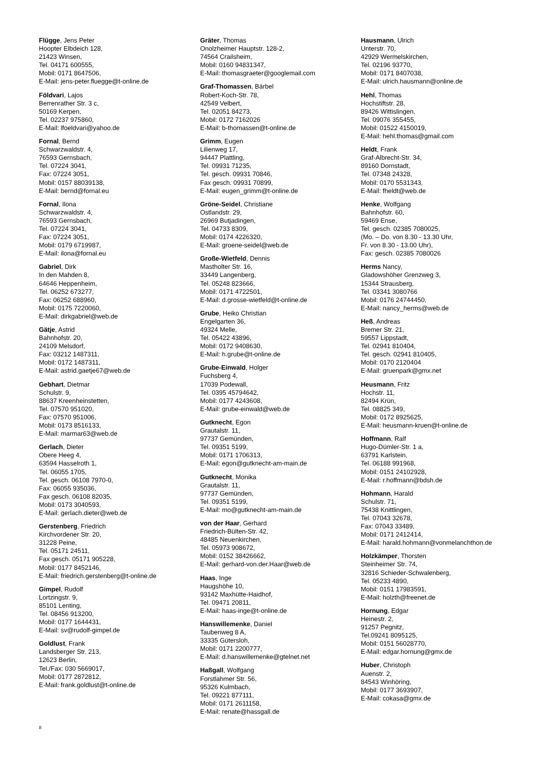Flügge, Jens Peter
Hoopter Elbdeich 128,
21423 Winsen,
Tel. 04171 600555,
Mobil: 0171 8647506,
E-Mail: jens-peter.fluegge@t-online.de
Földvari, Lajos
Berrenrather Str. 3 c,
50169 Kerpen,
Tel. 02237 975860,
E-Mail: lfoeldvari@yahoo.de
Fornal, Bernd
Schwarzwaldstr. 4,
76593 Gernsbach,
Tel. 07224 3041,
Fax: 07224 3051,
Mobil: 0157 88039138,
E-Mail: bernd@fornal.eu
Fornal, Ilona
Schwarzwaldstr. 4,
76593 Gernsbach,
Tel. 07224 3041,
Fax: 07224 3051,
Mobil: 0179 6719987,
E-Mail: ilona@fornal.eu
Gabriel, Dirk
In den Mahden 8,
64646 Heppenheim,
Tel. 06252 673277,
Fax: 06252 688960,
Mobil: 0175 7220060,
E-Mail: dirkgabriel@web.de
Gätje, Astrid
Bahnhofstr. 20,
24109 Melsdorf,
Fax: 03212 1487311,
Mobil: 0172 1487311,
E-Mail: astrid.gaetje67@web.de
Gebhart, Dietmar
Schulstr. 9,
88637 Kreenheinstetten,
Tel. 07570 951020,
Fax: 07570 951006,
Mobil: 0173 8516133,
E-Mail: marmar63@web.de
Gerlach, Dieter
Obere Heeg 4,
63594 Hasselroth 1,
Tel. 06055 1705,
Tel. gesch. 06108 7970-0,
Fax: 06055 935036,
Fax gesch. 06108 82035,
Mobil: 0173 3040593,
E-Mail: gerlach.dieter@web.de
Gerstenberg, Friedrich
Kirchvordener Str. 20,
31228 Peine,
Tel. 05171 24511,
Fax gesch. 05171 905228,
Mobil: 0177 8452146,
E-Mail: friedrich.gerstenberg@t-online.de
Gimpel, Rudolf
Lortzingstr. 9,
85101 Lenting,
Tel. 08456 913200,
Mobil: 0177 1644431,
E-Mail: sv@rudolf-gimpel.de
Goldlust, Frank
Landsberger Str. 213,
12623 Berlin,
Tel./Fax: 030 5669017,
Mobil: 0177 2872812,
E-Mail: frank.goldlust@t-online.de
Gräter, Thomas
Onolzheimer Hauptstr. 128-2,
74564 Crailsheim,
Mobil: 0160 94831347,
E-Mail: thomasgraeter@googlemail.com
Graf-Thomassen, Bärbel
Robert-Koch-Str. 78,
42549 Velbert,
Tel. 02051 84273,
Mobil: 0172 7162026
E-Mail: b-thomassen@t-online.de
Grimm, Eugen
Lilienweg 17,
94447 Plattling,
Tel. 09931 71235,
Tel. gesch. 09931 70846,
Fax gesch. 09931 70899,
E-Mail: eugen_grimm@t-online.de
Gröne-Seidel, Christiane
Ostlandstr. 29,
26969 Butjadingen,
Tel. 04733 8309,
Mobil: 0174 4226320,
E-Mail: groene-seidel@web.de
Große-Wietfeld, Dennis
Mastholter Str. 16,
33449 Langenberg,
Tel. 05248 823666,
Mobil: 0171 4722501,
E-Mail: d.grosse-wietfeld@t-online.de
Grube, Heiko Christian
Engelgarten 36,
49324 Melle,
Tel. 05422 43896,
Mobil: 0172 9408630,
E-Mail: h.grube@t-online.de
Grube-Einwald, Holger
Fuchsberg 4,
17039 Podewall,
Tel. 0395 45794642,
Mobil: 0177 4243608,
E-Mail: grube-einwald@web.de
Gutknecht, Egon
Grautalstr. 11,
97737 Gemünden,
Tel. 09351 5199,
Mobil: 0171 1706313,
E-Mail: egon@gutknecht-am-main.de
Gutknecht, Monika
Grautalstr. 11,
97737 Gemünden,
Tel. 09351 5199,
E-Mail: mo@gutknecht-am-main.de
von der Haar, Gerhard
Friedrich-Bülten-Str. 42,
48485 Neuenkirchen,
Tel. 05973 908672,
Mobil: 0152 38426662,
E-Mail: gerhard-von.der.Haar@web.de
Haas, Inge
Haugshöhe 10,
93142 Maxhütte-Haidhof,
Tel. 09471 20811,
E-Mail: haas-inge@t-online.de
Hanswillemenke, Daniel
Taubenweg 8 A,
33335 Gütersloh,
Mobil: 0171 2200777,
E-Mail: d.hanswillemenke@gtelnet.net
Haßgall, Wolfgang
Forstlahmer Str. 56,
95326 Kulmbach,
Tel. 09221 877111,
Mobil: 0171 2611158,
E-Mail: renate@hassgall.de
Hausmann, Ulrich
Unterstr. 70,
42929 Wermelskirchen,
Tel. 02196 93770,
Mobil: 0171 8407038,
E-Mail: ulrich.hausmann@online.de
Hehl, Thomas
Hochstiftstr. 28,
89426 Wittislingen,
Tel. 09076 355455,
Mobil: 01522 4150019,
E-Mail: hehl.thomas@gmail.com
Heldt, Frank
Graf-Albrecht-Str. 34,
89160 Dornstadt,
Tel. 07348 24328,
Mobil: 0170 5531343,
E-Mail: fheldt@web.de
Henke, Wolfgang
Bahnhofstr. 60,
59469 Ense,
Tel. gesch. 02385 7080025,
(Mo. – Do. von 8.30 - 13.30 Uhr,
Fr. von 8.30 - 13.00 Uhr),
Fax: gesch. 02385 7080026
Herms Nancy,
Gladowshöher Grenzweg 3,
15344 Strausberg,
Tel. 03341 3080766
Mobil: 0176 24744450,
E-Mail: nancy_herms@web.de
Heß, Andreas
Bremer Str. 21,
59557 Lippstadt,
Tel. 02941 810404,
Tel. gesch. 02941 810405,
Mobil: 0170 2120404
E-Mail: gruenpark@gmx.net
Heusmann, Fritz
Hochstr. 11,
82494 Krün,
Tel. 08825 349,
Mobil: 0172 8925625,
E-Mail: heusmann-kruen@t-online.de
Hoffmann, Ralf
Hugo-Dümler-Str. 1 a,
63791 Karlstein,
Tel. 06188 991968,
Mobil: 0151 24102928,
E-Mail: r.hoffmann@bdsh.de
Hohmann, Harald
Schulstr. 71,
75438 Knittlingen,
Tel. 07043 32678,
Fax: 07043 33489,
Mobil: 0171 2412414,
E-Mail: harald.hohmann@vonmelanchthon.de
Holzkämper, Thorsten
Steinheimer Str. 74,
32816 Schieder-Schwalenberg,
Tel. 05233 4890,
Mobil: 0151 17983591,
E-Mail: holzth@freenet.de
Hornung, Edgar
Heinestr. 2,
91257 Pegnitz,
Tel.09241 8095125,
Mobil: 0151 56028770,
E-Mail: edgar.hornung@gmx.de
Huber, Christoph
Auenstr. 2,
84543 Winhöring,
Mobil: 0177 3693907,
E-Mail: cokasa@gmx.de
8